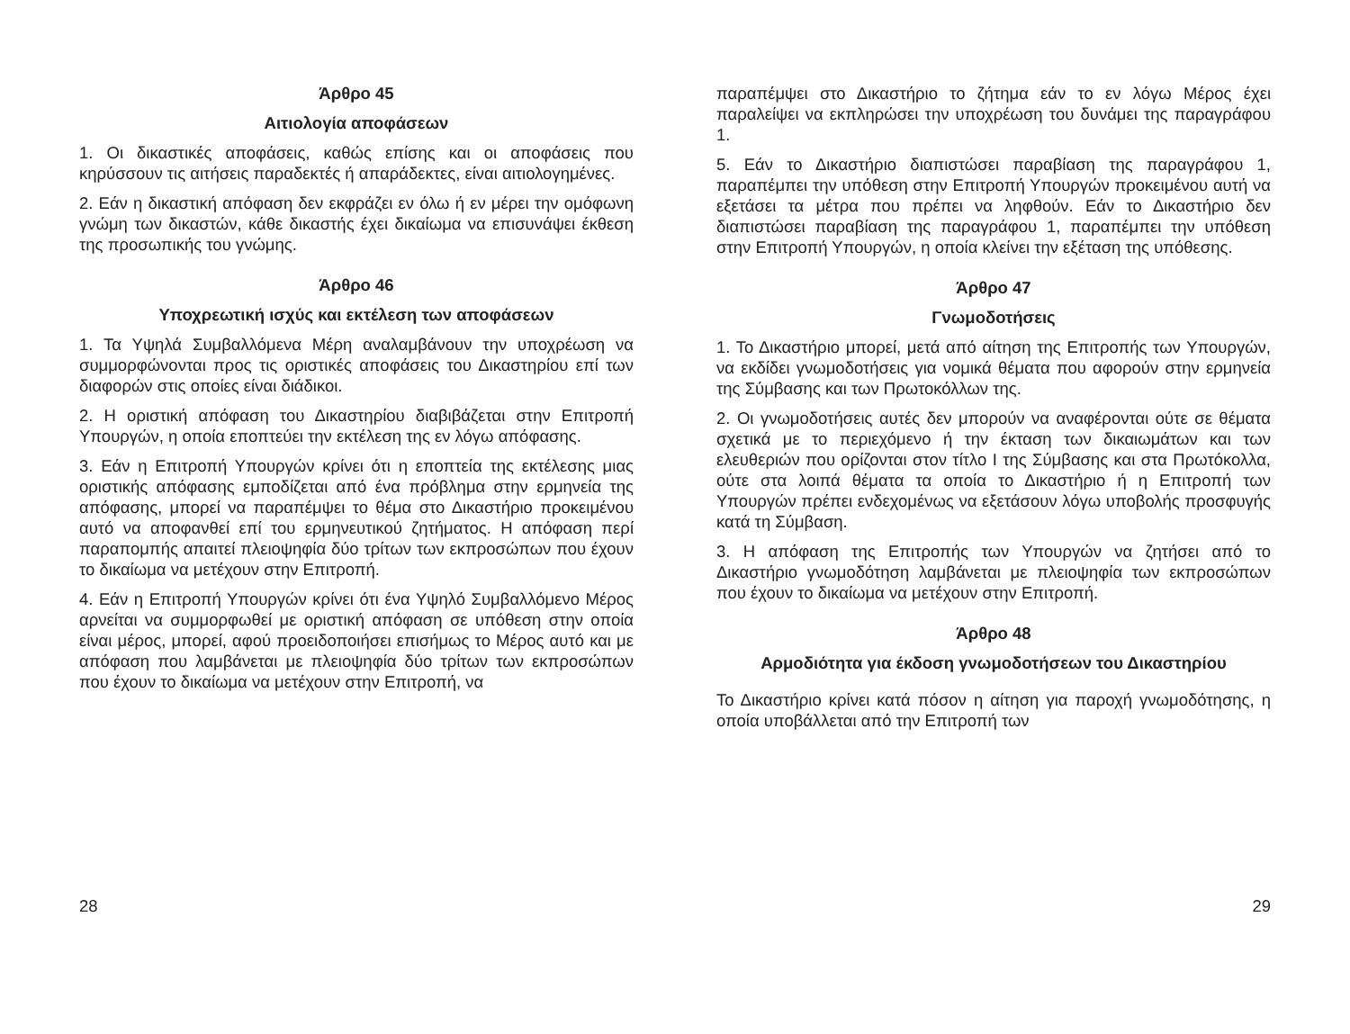Άρθρο 45
Αιτιολογία αποφάσεων
1. Οι δικαστικές αποφάσεις, καθώς επίσης και οι αποφάσεις που κηρύσσουν τις αιτήσεις παραδεκτές ή απαράδεκτες, είναι αιτιολογημένες.
2. Εάν η δικαστική απόφαση δεν εκφράζει εν όλω ή εν μέρει την ομόφωνη γνώμη των δικαστών, κάθε δικαστής έχει δικαίωμα να επισυνάψει έκθεση της προσωπικής του γνώμης.
Άρθρο 46
Υποχρεωτική ισχύς και εκτέλεση των αποφάσεων
1. Τα Υψηλά Συμβαλλόμενα Μέρη αναλαμβάνουν την υποχρέωση να συμμορφώνονται προς τις οριστικές αποφάσεις του Δικαστηρίου επί των διαφορών στις οποίες είναι διάδικοι.
2. Η οριστική απόφαση του Δικαστηρίου διαβιβάζεται στην Επιτροπή Υπουργών, η οποία εποπτεύει την εκτέλεση της εν λόγω απόφασης.
3. Εάν η Επιτροπή Υπουργών κρίνει ότι η εποπτεία της εκτέλεσης μιας οριστικής απόφασης εμποδίζεται από ένα πρόβλημα στην ερμηνεία της απόφασης, μπορεί να παραπέμψει το θέμα στο Δικαστήριο προκειμένου αυτό να αποφανθεί επί του ερμηνευτικού ζητήματος. Η απόφαση περί παραπομπής απαιτεί πλειοψηφία δύο τρίτων των εκπροσώπων που έχουν το δικαίωμα να μετέχουν στην Επιτροπή.
4. Εάν η Επιτροπή Υπουργών κρίνει ότι ένα Υψηλό Συμβαλλόμενο Μέρος αρνείται να συμμορφωθεί με οριστική απόφαση σε υπόθεση στην οποία είναι μέρος, μπορεί, αφού προειδοποιήσει επισήμως το Μέρος αυτό και με απόφαση που λαμβάνεται με πλειοψηφία δύο τρίτων των εκπροσώπων που έχουν το δικαίωμα να μετέχουν στην Επιτροπή, να
28
παραπέμψει στο Δικαστήριο το ζήτημα εάν το εν λόγω Μέρος έχει παραλείψει να εκπληρώσει την υποχρέωση του δυνάμει της παραγράφου 1.
5. Εάν το Δικαστήριο διαπιστώσει παραβίαση της παραγράφου 1, παραπέμπει την υπόθεση στην Επιτροπή Υπουργών προκειμένου αυτή να εξετάσει τα μέτρα που πρέπει να ληφθούν. Εάν το Δικαστήριο δεν διαπιστώσει παραβίαση της παραγράφου 1, παραπέμπει την υπόθεση στην Επιτροπή Υπουργών, η οποία κλείνει την εξέταση της υπόθεσης.
Άρθρο 47
Γνωμοδοτήσεις
1. Το Δικαστήριο μπορεί, μετά από αίτηση της Επιτροπής των Υπουργών, να εκδίδει γνωμοδοτήσεις για νομικά θέματα που αφορούν στην ερμηνεία της Σύμβασης και των Πρωτοκόλλων της.
2. Οι γνωμοδοτήσεις αυτές δεν μπορούν να αναφέρονται ούτε σε θέματα σχετικά με το περιεχόμενο ή την έκταση των δικαιωμάτων και των ελευθεριών που ορίζονται στον τίτλο I της Σύμβασης και στα Πρωτόκολλα, ούτε στα λοιπά θέματα τα οποία το Δικαστήριο ή η Επιτροπή των Υπουργών πρέπει ενδεχομένως να εξετάσουν λόγω υποβολής προσφυγής κατά τη Σύμβαση.
3. Η απόφαση της Επιτροπής των Υπουργών να ζητήσει από το Δικαστήριο γνωμοδότηση λαμβάνεται με πλειοψηφία των εκπροσώπων που έχουν το δικαίωμα να μετέχουν στην Επιτροπή.
Άρθρο 48
Αρμοδιότητα για έκδοση γνωμοδοτήσεων του Δικαστηρίου
Το Δικαστήριο κρίνει κατά πόσον η αίτηση για παροχή γνωμοδότησης, η οποία υποβάλλεται από την Επιτροπή των
29